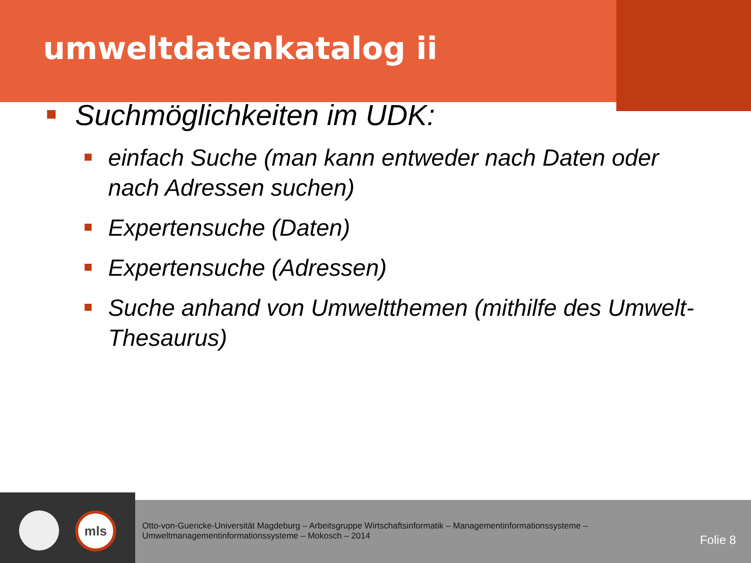umweltdatenkatalog ii
Suchmöglichkeiten im UDK:
einfach Suche (man kann entweder nach Daten oder nach Adressen suchen)
Expertensuche (Daten)
Expertensuche (Adressen)
Suche anhand von Umweltthemen (mithilfe des Umwelt-Thesaurus)
mls
Otto-von-Guericke-Universität Magdeburg – Arbeitsgruppe Wirtschaftsinformatik – Managementinformationssysteme – Umweltmanagementinformationssysteme – Mokosch – 2014
Folie 8